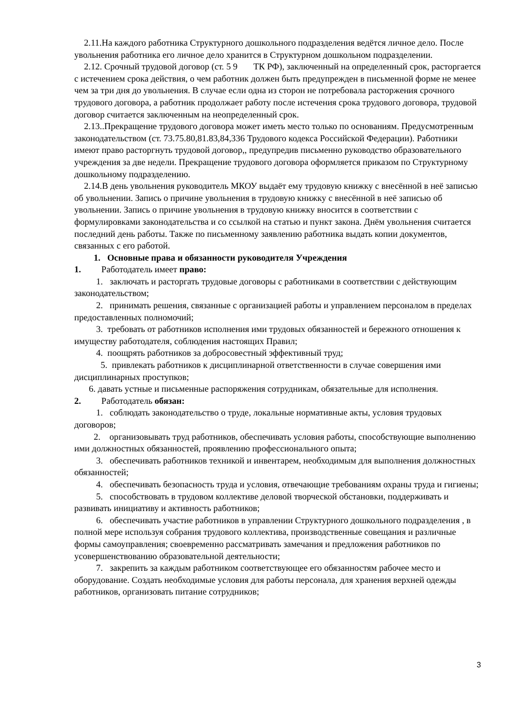2.11.На каждого работника Структурного дошкольного подразделения ведётся личное дело. После увольнения работника его личное дело хранится в Структурном дошкольном подразделении.
2.12. Срочный трудовой договор (ст. 5 9 ТК РФ), заключенный на определенный срок, расторгается с истечением срока действия, о чем работник должен быть предупрежден в письменной форме не менее чем за три дня до увольнения. В случае если одна из сторон не потребовала расторжения срочного трудового договора, а работник продолжает работу после истечения срока трудового договора, трудовой договор считается заключенным на неопределенный срок.
2.13..Прекращение трудового договора может иметь место только по основаниям. Предусмотренным законодательством (ст. 73.75.80,81.83,84,336 Трудового кодекса Российской Федерации). Работники имеют право расторгнуть трудовой договор,, предупредив письменно руководство образовательного учреждения за две недели. Прекращение трудового договора оформляется приказом по Структурному дошкольному подразделению.
2.14.В день увольнения руководитель МКОУ выдаёт ему трудовую книжку с внесённой в неё записью об увольнении. Запись о причине увольнения в трудовую книжку с внесённой в неё записью об увольнении. Запись о причине увольнения в трудовую книжку вносится в соответствии с формулировками законодательства и со ссылкой на статью и пункт закона. Днём увольнения считается последний день работы. Также по письменному заявлению работника выдать копии документов, связанных с его работой.
1. Основные права и обязанности руководителя Учреждения
1. Работодатель имеет право:
1. заключать и расторгать трудовые договоры с работниками в соответствии с действующим законодательством;
2. принимать решения, связанные с организацией работы и управлением персоналом в пределах предоставленных полномочий;
3. требовать от работников исполнения ими трудовых обязанностей и бережного отношения к имуществу работодателя, соблюдения настоящих Правил;
4. поощрять работников за добросовестный эффективный труд;
5. привлекать работников к дисциплинарной ответственности в случае совершения ими дисциплинарных проступков;
6. давать устные и письменные распоряжения сотрудникам, обязательные для исполнения.
2. Работодатель обязан:
1. соблюдать законодательство о труде, локальные нормативные акты, условия трудовых договоров;
2. организовывать труд работников, обеспечивать условия работы, способствующие выполнению ими должностных обязанностей, проявлению профессионального опыта;
3. обеспечивать работников техникой и инвентарем, необходимым для выполнения должностных обязанностей;
4. обеспечивать безопасность труда и условия, отвечающие требованиям охраны труда и гигиены;
5. способствовать в трудовом коллективе деловой творческой обстановки, поддерживать и развивать инициативу и активность работников;
6. обеспечивать участие работников в управлении Структурного дошкольного подразделения , в полной мере используя собрания трудового коллектива, производственные совещания и различные формы самоуправления; своевременно рассматривать замечания и предложения работников по усовершенствованию образовательной деятельности;
7. закрепить за каждым работником соответствующее его обязанностям рабочее место и оборудование. Создать необходимые условия для работы персонала, для хранения верхней одежды работников, организовать питание сотрудников;
3